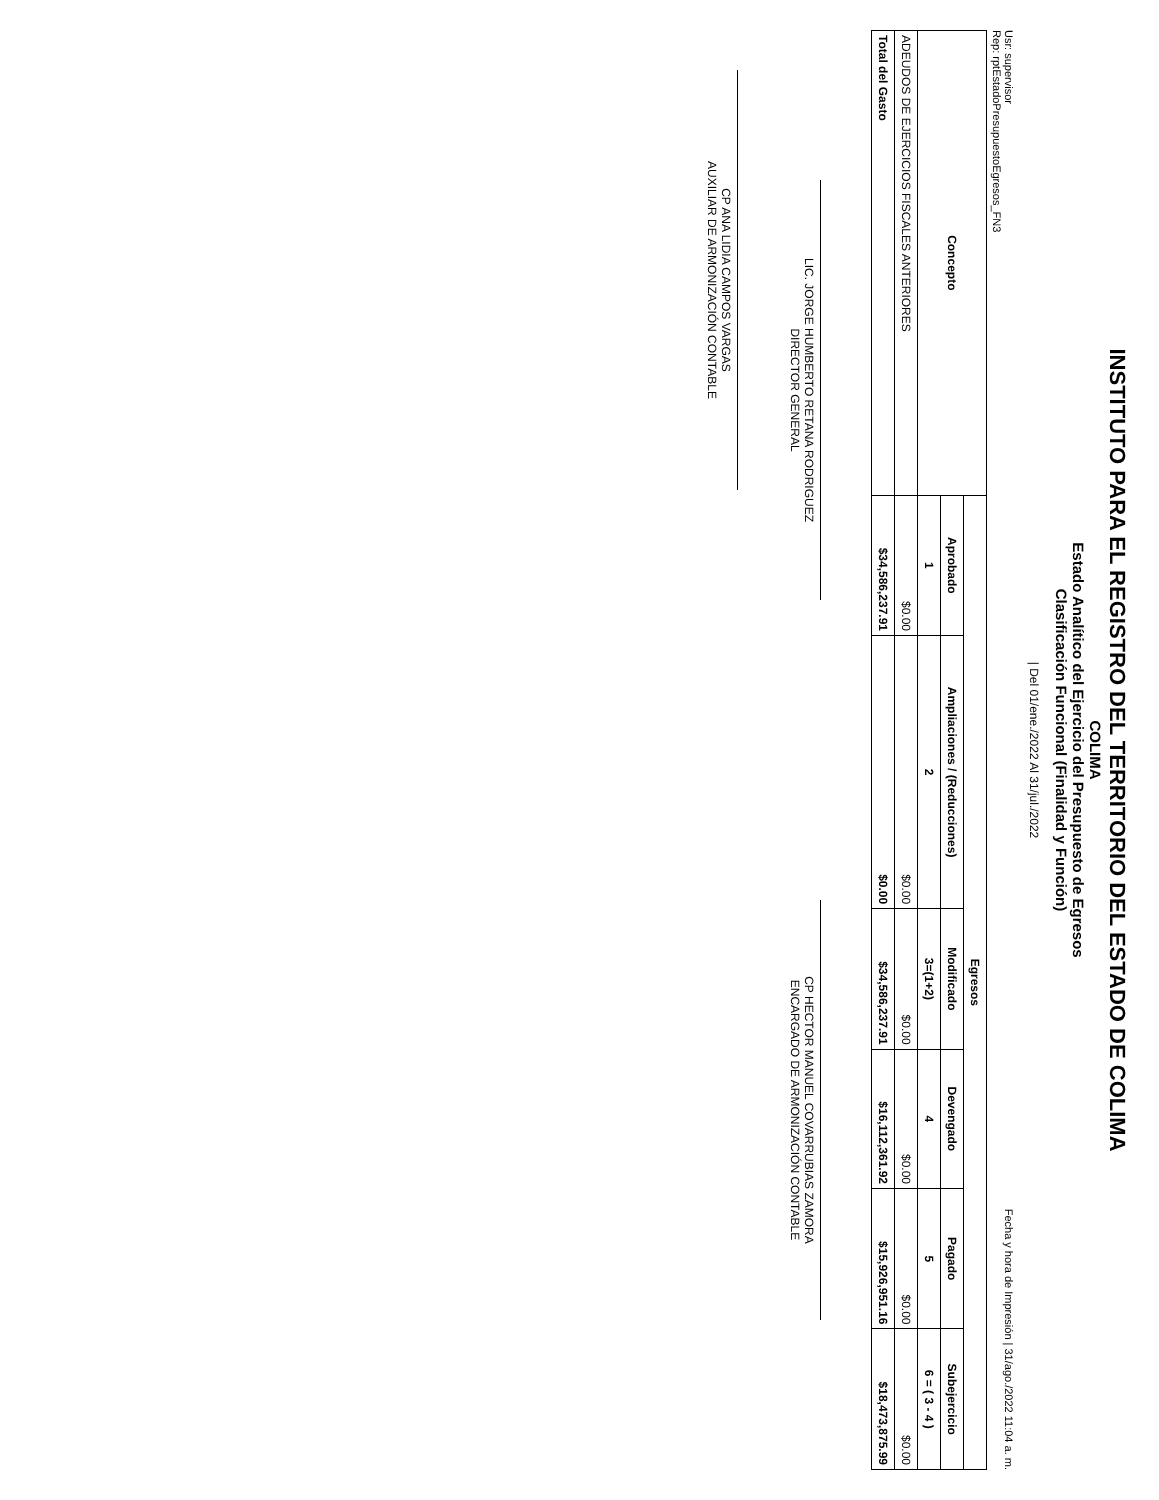INSTITUTO PARA EL REGISTRO DEL TERRITORIO DEL ESTADO DE COLIMA
COLIMA
Estado Analítico del Ejercicio del Presupuesto de Egresos
Clasificación Funcional (Finalidad y Función)
| Del 01/ene./2022 Al 31/jul./2022
Usr: supervisor
Rep: rptEstadoPresupuestoEgresos_FN3 Fecha y hora de Impresión | 31/ago./2022 11:04 a. m.
| Concepto | Egresos | | | | | |
| --- | --- | --- | --- | --- | --- | --- |
| | Aprobado | Ampliaciones / (Reducciones) | Modificado | Devengado | Pagado | Subejercicio |
| | 1 | 2 | 3=(1+2) | 4 | 5 | 6 = ( 3 - 4 ) |
| ADEUDOS DE EJERCICIOS FISCALES ANTERIORES | $0.00 | $0.00 | $0.00 | $0.00 | $0.00 | $0.00 |
| Total del Gasto | $34,586,237.91 | $0.00 | $34,586,237.91 | $16,112,361.92 | $15,926,951.16 | $18,473,875.99 |
LIC. JORGE HUMBERTO RETANA RODRIGUEZ
DIRECTOR GENERAL
CP HECTOR MANUEL COVARRUBIAS ZAMORA
ENCARGADO DE ARMONIZACIÓN CONTABLE
CP ANA LIDIA CAMPOS VARGAS
AUXILIAR DE ARMONIZACIÓN CONTABLE